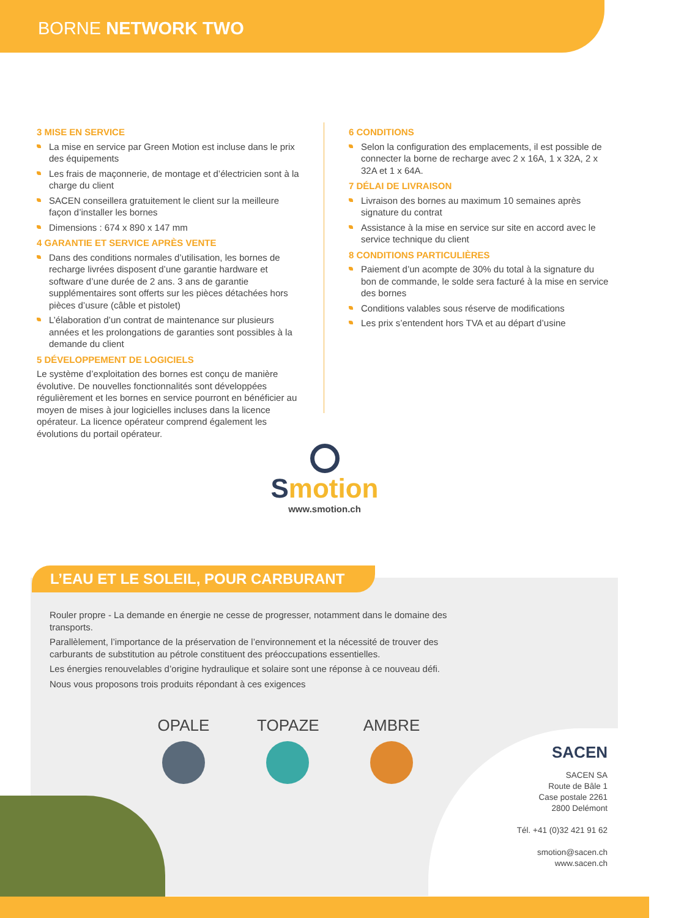BORNE NETWORK TWO
3 MISE EN SERVICE
La mise en service par Green Motion est incluse dans le prix des équipements
Les frais de maçonnerie, de montage et d’électricien sont à la charge du client
SACEN conseillera gratuitement le client sur la meilleure façon d’installer les bornes
Dimensions : 674 x 890 x 147 mm
4 GARANTIE ET SERVICE APRÈS VENTE
Dans des conditions normales d’utilisation, les bornes de recharge livrées disposent d’une garantie hardware et software d’une durée de 2 ans. 3 ans de garantie supplémentaires sont offerts sur les pièces détachées hors pièces d’usure (câble et pistolet)
L’élaboration d’un contrat de maintenance sur plusieurs années et les prolongations de garanties sont possibles à la demande du client
5 DÉVELOPPEMENT DE LOGICIELS
Le système d’exploitation des bornes est conçu de manière évolutive. De nouvelles fonctionnalités sont développées régulièrement et les bornes en service pourront en bénéficier au moyen de mises à jour logicielles incluses dans la licence opérateur. La licence opérateur comprend également les évolutions du portail opérateur.
6 CONDITIONS
Selon la configuration des emplacements, il est possible de connecter la borne de recharge avec 2 x 16A, 1 x 32A, 2 x 32A et 1 x 64A.
7 DÉLAI DE LIVRAISON
Livraison des bornes au maximum 10 semaines après signature du contrat
Assistance à la mise en service sur site en accord avec le service technique du client
8 CONDITIONS PARTICULIÈRES
Paiement d’un acompte de 30% du total à la signature du bon de commande, le solde sera facturé à la mise en service des bornes
Conditions valables sous réserve de modifications
Les prix s’entendent hors TVA et au départ d’usine
Smotion
www.smotion.ch
L’EAU ET LE SOLEIL, POUR CARBURANT
Rouler propre - La demande en énergie ne cesse de progresser, notamment dans le domaine des transports.
Parallèlement, l’importance de la préservation de l’environnement et la nécessité de trouver des carburants de substitution au pétrole constituent des préoccupations essentielles.
Les énergies renouvelables d’origine hydraulique et solaire sont une réponse à ce nouveau défi.
Nous vous proposons trois produits répondant à ces exigences
OPALE TOPAZE AMBRE
SACEN
SACEN SA
Route de Bâle 1
Case postale 2261
2800 Delémont
Tél. +41 (0)32 421 91 62
smotion@sacen.ch
www.sacen.ch